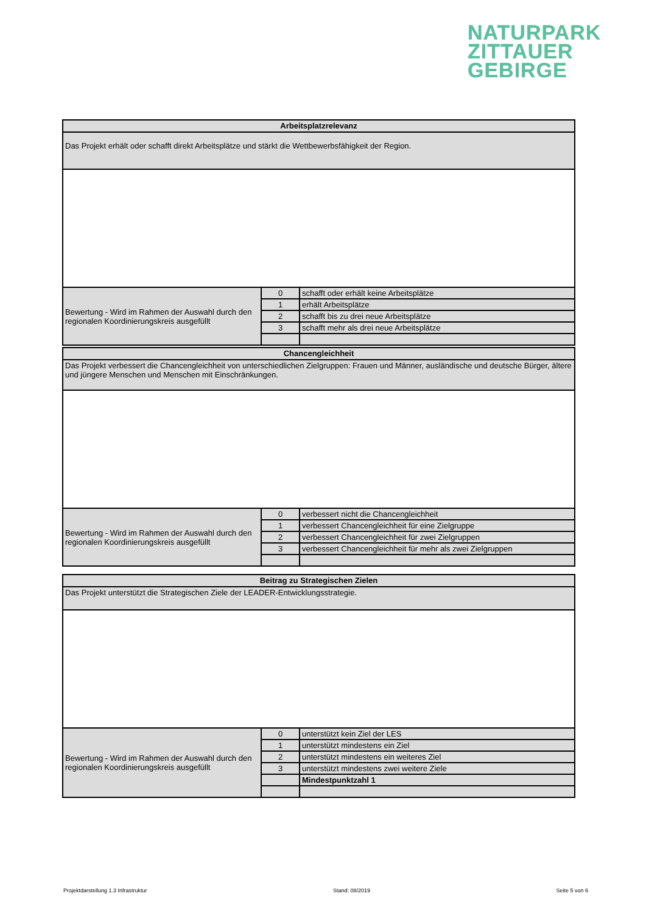NATURPARK
ZITTAUER
GEBIRGE
| Arbeitsplatzrelevanz | | |
| Das Projekt erhält oder schafft direkt Arbeitsplätze und stärkt die Wettbewerbsfähigkeit der Region. | | |
| Bewertung - Wird im Rahmen der Auswahl durch den regionalen Koordinierungskreis ausgefüllt | 0 | schafft oder erhält keine Arbeitsplätze |
| | 1 | erhält Arbeitsplätze |
| | 2 | schafft bis zu drei neue Arbeitsplätze |
| | 3 | schafft mehr als drei neue Arbeitsplätze |
| Chancengleichheit | | |
| Das Projekt verbessert die Chancengleichheit von unterschiedlichen Zielgruppen: Frauen und Männer, ausländische und deutsche Bürger, ältere und jüngere Menschen und Menschen mit Einschränkungen. | | |
| Bewertung - Wird im Rahmen der Auswahl durch den regionalen Koordinierungskreis ausgefüllt | 0 | verbessert nicht die Chancengleichheit |
| | 1 | verbessert Chancengleichheit für eine Zielgruppe |
| | 2 | verbessert Chancengleichheit für zwei Zielgruppen |
| | 3 | verbessert Chancengleichheit für mehr als zwei Zielgruppen |
| Beitrag zu Strategischen Zielen | | |
| Das Projekt unterstützt die Strategischen Ziele der LEADER-Entwicklungsstrategie. | | |
| Bewertung - Wird im Rahmen der Auswahl durch den regionalen Koordinierungskreis ausgefüllt | 0 | unterstützt kein Ziel der LES |
| | 1 | unterstützt mindestens ein Ziel |
| | 2 | unterstützt mindestens ein weiteres Ziel |
| | 3 | unterstützt mindestens zwei weitere Ziele |
| | | Mindestpunktzahl 1 |
Projektdarstellung 1.3 Infrastruktur Stand: 08/2019 Seite 5 von 6